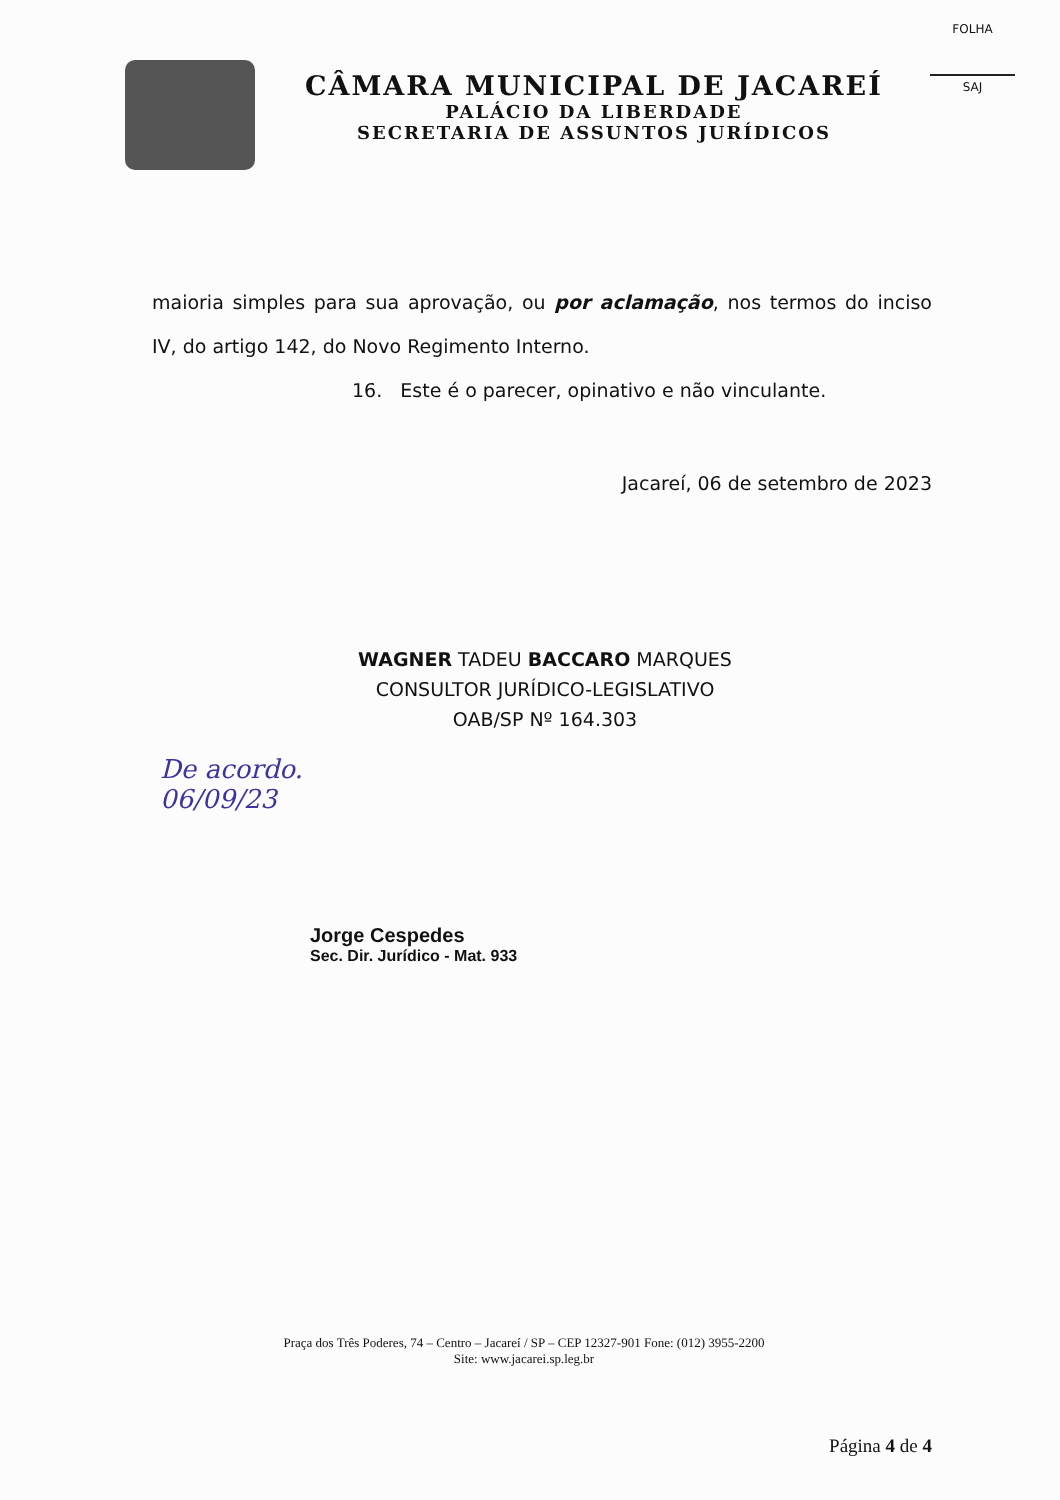FOLHA
SAJ
CÂMARA MUNICIPAL DE JACAREÍ
PALÁCIO DA LIBERDADE
SECRETARIA DE ASSUNTOS JURÍDICOS
maioria simples para sua aprovação, ou por aclamação, nos termos do inciso IV, do artigo 142, do Novo Regimento Interno.
16. Este é o parecer, opinativo e não vinculante.
Jacareí, 06 de setembro de 2023
WAGNER TADEU BACCARO MARQUES
CONSULTOR JURÍDICO-LEGISLATIVO
OAB/SP Nº 164.303
De acordo.
06/09/23
Jorge Cespedes
Sec. Dir. Jurídico - Mat. 933
Praça dos Três Poderes, 74 – Centro – Jacareí / SP – CEP 12327-901 Fone: (012) 3955-2200
Site: www.jacarei.sp.leg.br
Página 4 de 4